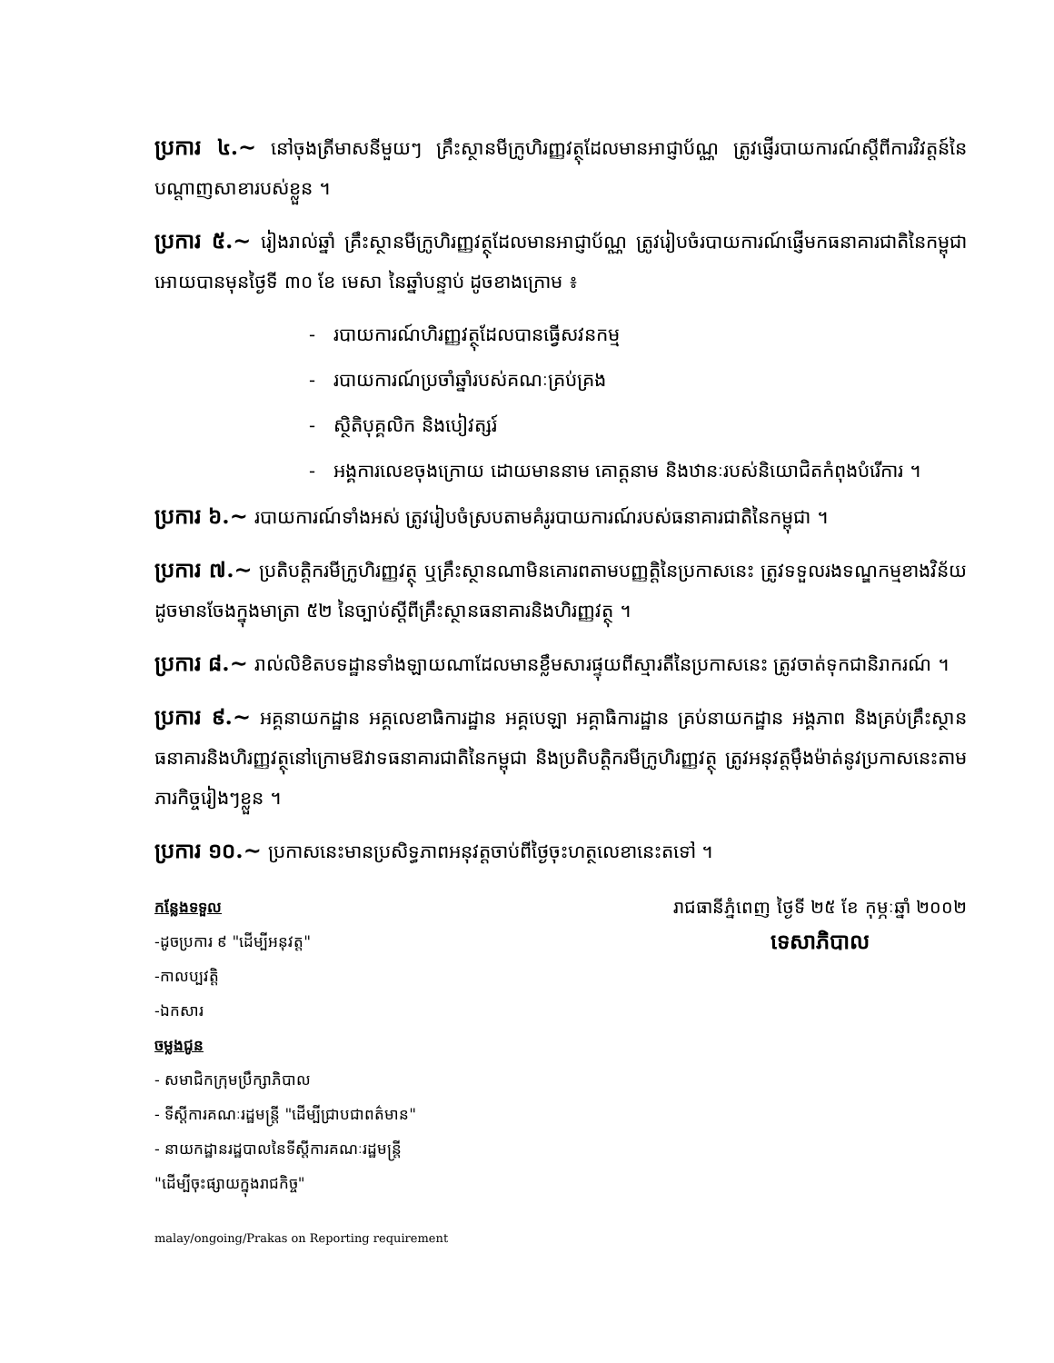ប្រការ ៤.~ នៅចុងត្រីមាសនីមួយៗ គ្រឹះស្ថានមីក្រូហិរញ្ញវត្ថុដែលមានអាជ្ញាប័ណ្ណ ត្រូវផ្ញើរបាយការណ៍ស្តីពីការវិវត្តន៍នៃបណ្តាញសាខារបស់ខ្លួន ។
ប្រការ ៥.~ រៀងរាល់ឆ្នាំ គ្រឹះស្ថានមីក្រូហិរញ្ញវត្ថុដែលមានអាជ្ញាប័ណ្ណ ត្រូវរៀបចំរបាយការណ៍ផ្ញើមកធនាគារជាតិនៃកម្ពុជាអោយបានមុនថ្ងៃទី ៣០ ខែ មេសា នៃឆ្នាំបន្ទាប់ ដូចខាងក្រោម ៖
- របាយការណ៍ហិរញ្ញវត្ថុដែលបានធ្វើសវនកម្ម
- របាយការណ៍ប្រចាំឆ្នាំរបស់គណៈគ្រប់គ្រង
- ស្ថិតិបុគ្គលិក និងបៀវត្សរ៍
- អង្គការលេខចុងក្រោយ ដោយមាននាម គោត្តនាម និងឋានៈរបស់និយោជិតកំពុងបំរើការ ។
ប្រការ ៦.~ របាយការណ៍ទាំងអស់ ត្រូវរៀបចំស្របតាមគំរូរបាយការណ៍របស់ធនាគារជាតិនៃកម្ពុជា ។
ប្រការ ៧.~ ប្រតិបត្តិករមីក្រូហិរញ្ញវត្ថុ ឬគ្រឹះស្ថានណាមិនគោរពតាមបញ្ញត្តិនៃប្រកាសនេះ ត្រូវទទួលរងទណ្ឌកម្មខាងវិន័យដូចមានចែងក្នុងមាត្រា ៥២ នៃច្បាប់ស្តីពីគ្រឹះស្ថានធនាគារនិងហិរញ្ញវត្ថុ ។
ប្រការ ៨.~ រាល់លិខិតបទដ្ឋានទាំងឡាយណាដែលមានខ្លឹមសារផ្ទុយពីស្មារតីនៃប្រកាសនេះ ត្រូវចាត់ទុកជានិរាករណ៍ ។
ប្រការ ៩.~ អគ្គនាយកដ្ឋាន អគ្គលេខាធិការដ្ឋាន អគ្គបេឡា អគ្គាធិការដ្ឋាន គ្រប់នាយកដ្ឋាន អង្គភាព និងគ្រប់គ្រឹះស្ថានធនាគារនិងហិរញ្ញវត្ថុនៅក្រោមឱវាទធនាគារជាតិនៃកម្ពុជា និងប្រតិបត្តិករមីក្រូហិរញ្ញវត្ថុ ត្រូវអនុវត្តម៉ឹងម៉ាត់នូវប្រកាសនេះតាមភារកិច្ចរៀងៗខ្លួន ។
ប្រការ ១០.~ ប្រកាសនេះមានប្រសិទ្ធភាពអនុវត្តចាប់ពីថ្ងៃចុះហត្ថលេខានេះតទៅ ។
កន្លែងទទួល
-ដូចប្រការ ៩ "ដើម្បីអនុវត្ត"
-កាលប្បវត្តិ
-ឯកសារ
ចម្លងជូន
- សមាជិកក្រុមប្រឹក្សាភិបាល
- ទីស្តីការគណៈរដ្ឋមន្ត្រី "ដើម្បីជ្រាបជាពត៌មាន"
- នាយកដ្ឋានរដ្ឋបាលនៃទីស្តីការគណៈរដ្ឋមន្ត្រី
"ដើម្បីចុះផ្សាយក្នុងរាជកិច្ច"
រាជធានីភ្នំពេញ ថ្ងៃទី ២៥ ខែ កុម្ភៈឆ្នាំ ២០០២
ទេសាភិបាល
malay/ongoing/Prakas on Reporting requirement